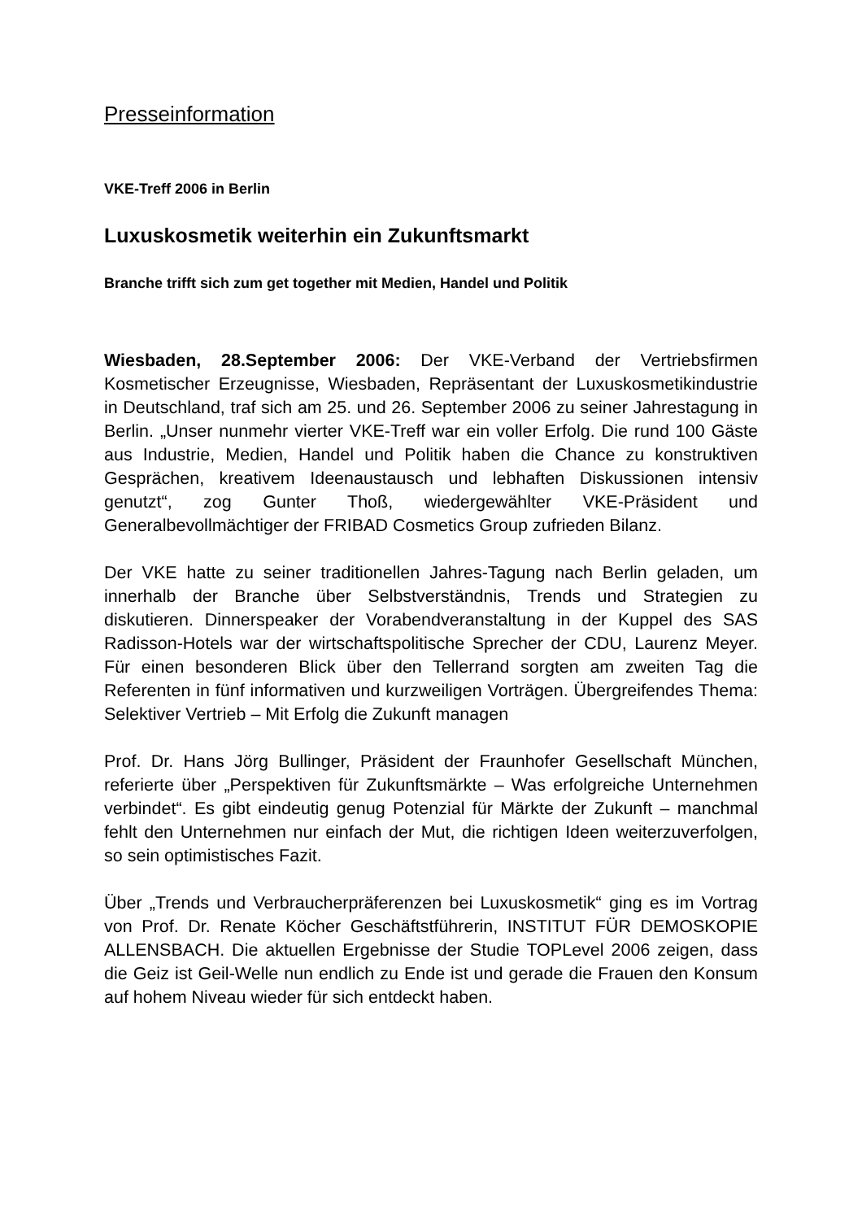Presseinformation
VKE-Treff 2006 in Berlin
Luxuskosmetik weiterhin ein Zukunftsmarkt
Branche trifft sich zum get together mit Medien, Handel und Politik
Wiesbaden, 28.September 2006: Der VKE-Verband der Vertriebsfirmen Kosmetischer Erzeugnisse, Wiesbaden, Repräsentant der Luxuskosmetikindustrie in Deutschland, traf sich am 25. und 26. September 2006 zu seiner Jahrestagung in Berlin. „Unser nunmehr vierter VKE-Treff war ein voller Erfolg. Die rund 100 Gäste aus Industrie, Medien, Handel und Politik haben die Chance zu konstruktiven Gesprächen, kreativem Ideenaustausch und lebhaften Diskussionen intensiv genutzt“, zog Gunter Thoß, wiedergewählter VKE-Präsident und Generalbevollmächtiger der FRIBAD Cosmetics Group zufrieden Bilanz.
Der VKE hatte zu seiner traditionellen Jahres-Tagung nach Berlin geladen, um innerhalb der Branche über Selbstverständnis, Trends und Strategien zu diskutieren. Dinnerspeaker der Vorabendveranstaltung in der Kuppel des SAS Radisson-Hotels war der wirtschaftspolitische Sprecher der CDU, Laurenz Meyer. Für einen besonderen Blick über den Tellerrand sorgten am zweiten Tag die Referenten in fünf informativen und kurzweiligen Vorträgen. Übergreifendes Thema: Selektiver Vertrieb – Mit Erfolg die Zukunft managen
Prof. Dr. Hans Jörg Bullinger, Präsident der Fraunhofer Gesellschaft München, referierte über „Perspektiven für Zukunftsmärkte – Was erfolgreiche Unternehmen verbindet“. Es gibt eindeutig genug Potenzial für Märkte der Zukunft – manchmal fehlt den Unternehmen nur einfach der Mut, die richtigen Ideen weiterzuverfolgen, so sein optimistisches Fazit.
Über „Trends und Verbraucherpräferenzen bei Luxuskosmetik“ ging es im Vortrag von Prof. Dr. Renate Köcher Geschäftstführerin, INSTITUT FÜR DEMOSKOPIE ALLENSBACH. Die aktuellen Ergebnisse der Studie TOPLevel 2006 zeigen, dass die Geiz ist Geil-Welle nun endlich zu Ende ist und gerade die Frauen den Konsum auf hohem Niveau wieder für sich entdeckt haben.